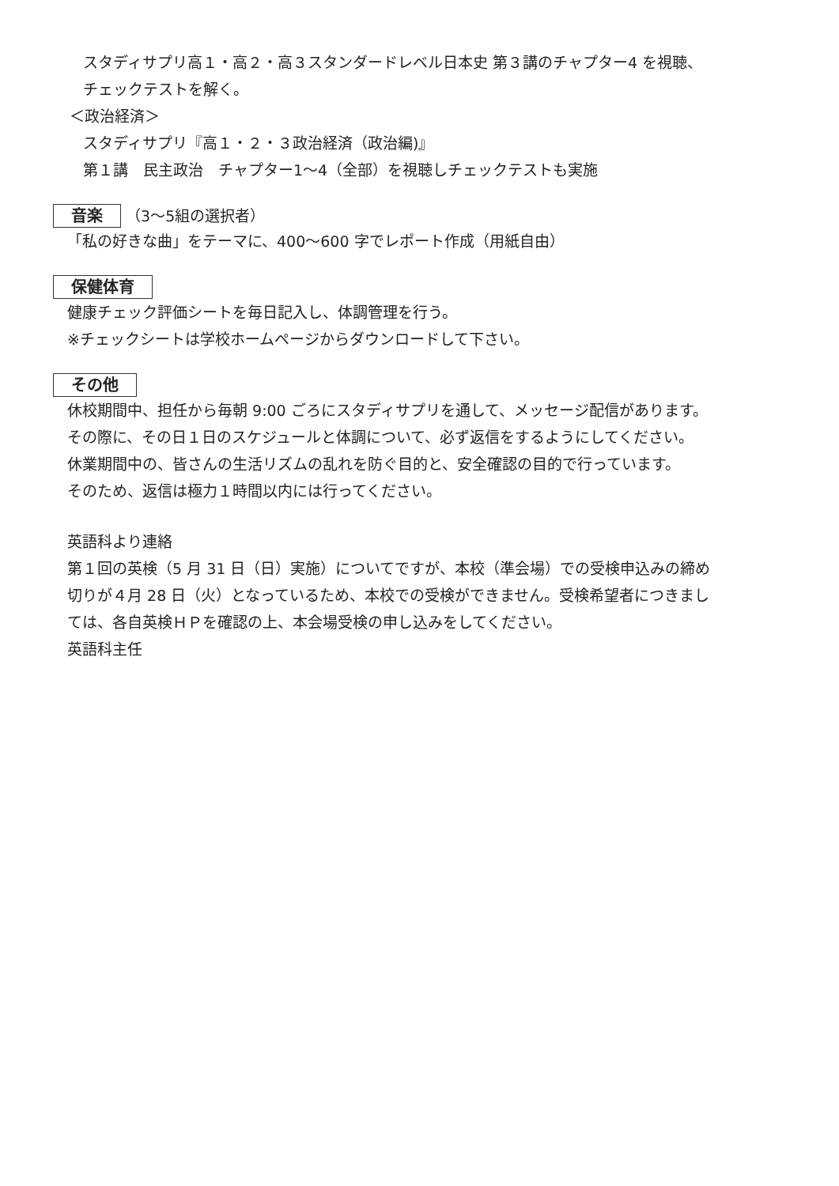スタディサプリ高１・高２・高３スタンダードレベル日本史 第３講のチャプター4 を視聴、
チェックテストを解く。
＜政治経済＞
スタディサプリ『高１・２・３政治経済（政治編)』
第１講　民主政治　チャプター1～4（全部）を視聴しチェックテストも実施
音楽 （3～5組の選択者）
「私の好きな曲」をテーマに、400～600 字でレポート作成（用紙自由）
保健体育
健康チェック評価シートを毎日記入し、体調管理を行う。
※チェックシートは学校ホームページからダウンロードして下さい。
その他
休校期間中、担任から毎朝 9:00 ごろにスタディサプリを通して、メッセージ配信があります。
その際に、その日１日のスケジュールと体調について、必ず返信をするようにしてください。
休業期間中の、皆さんの生活リズムの乱れを防ぐ目的と、安全確認の目的で行っています。
そのため、返信は極力１時間以内には行ってください。
英語科より連絡
第１回の英検（5 月 31 日（日）実施）についてですが、本校（準会場）での受検申込みの締め
切りが４月 28 日（火）となっているため、本校での受検ができません。受検希望者につきまし
ては、各自英検ＨＰを確認の上、本会場受検の申し込みをしてください。
英語科主任